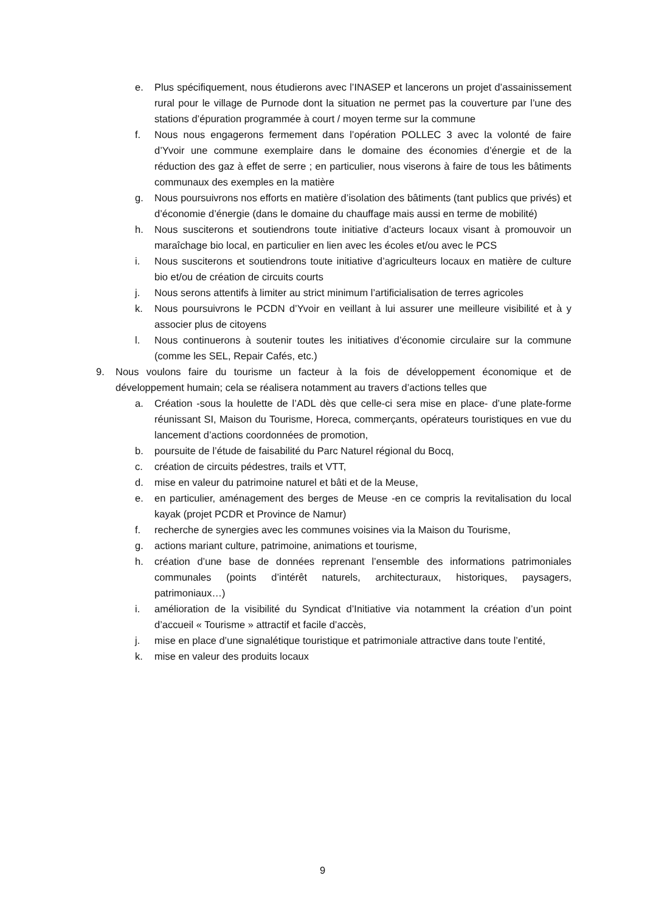e. Plus spécifiquement, nous étudierons avec l’INASEP et lancerons un projet d’assainissement rural pour le village de Purnode dont la situation ne permet pas la couverture par l’une des stations d’épuration programmée à court / moyen terme sur la commune
f. Nous nous engagerons fermement dans l’opération POLLEC 3 avec la volonté de faire d’Yvoir une commune exemplaire dans le domaine des économies d’énergie et de la réduction des gaz à effet de serre ; en particulier, nous viserons à faire de tous les bâtiments communaux des exemples en la matière
g. Nous poursuivrons nos efforts en matière d’isolation des bâtiments (tant publics que privés) et d’économie d’énergie (dans le domaine du chauffage mais aussi en terme de mobilité)
h. Nous susciterons et soutiendrons toute initiative d’acteurs locaux visant à promouvoir un maraîchage bio local, en particulier en lien avec les écoles et/ou avec le PCS
i. Nous susciterons et soutiendrons toute initiative d’agriculteurs locaux en matière de culture bio et/ou de création de circuits courts
j. Nous serons attentifs à limiter au strict minimum l’artificialisation de terres agricoles
k. Nous poursuivrons le PCDN d’Yvoir en veillant à lui assurer une meilleure visibilité et à y associer plus de citoyens
l. Nous continuerons à soutenir toutes les initiatives d’économie circulaire sur la commune (comme les SEL, Repair Cafés, etc.)
9. Nous voulons faire du tourisme un facteur à la fois de développement économique et de développement humain; cela se réalisera notamment au travers d’actions telles que
a. Création -sous la houlette de l’ADL dès que celle-ci sera mise en place- d’une plate-forme réunissant SI, Maison du Tourisme, Horeca, commerçants, opérateurs touristiques en vue du lancement d’actions coordonnées de promotion,
b. poursuite de l’étude de faisabilité du Parc Naturel régional du Bocq,
c. création de circuits pédestres, trails et VTT,
d. mise en valeur du patrimoine naturel et bâti et de la Meuse,
e. en particulier, aménagement des berges de Meuse -en ce compris la revitalisation du local kayak (projet PCDR et Province de Namur)
f. recherche de synergies avec les communes voisines via la Maison du Tourisme,
g. actions mariant culture, patrimoine, animations et tourisme,
h. création d’une base de données reprenant l’ensemble des informations patrimoniales communales (points d’intérêt naturels, architecturaux, historiques, paysagers, patrimoniaux…)
i. amélioration de la visibilité du Syndicat d’Initiative via notamment la création d’un point d’accueil « Tourisme » attractif et facile d’accès,
j. mise en place d’une signalétique touristique et patrimoniale attractive dans toute l’entité,
k. mise en valeur des produits locaux
9